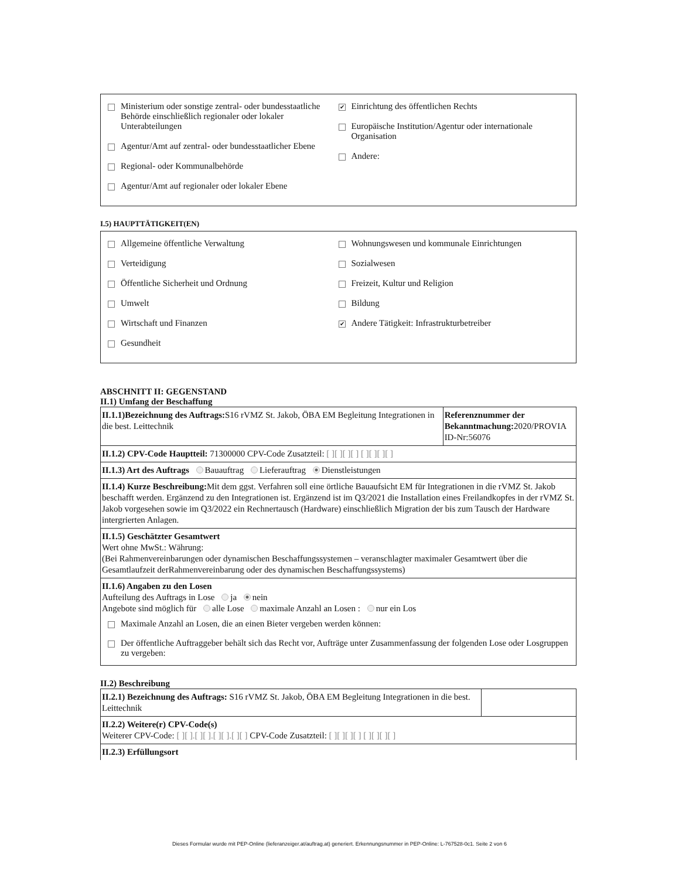Ministerium oder sonstige zentral- oder bundesstaatliche Behörde einschließlich regionaler oder lokaler Unterabteilungen
Agentur/Amt auf zentral- oder bundesstaatlicher Ebene
Regional- oder Kommunalbehörde
Agentur/Amt auf regionaler oder lokaler Ebene
✔ Einrichtung des öffentlichen Rechts
Europäische Institution/Agentur oder internationale Organisation
Andere:
I.5) HAUPTTÄTIGKEIT(EN)
Allgemeine öffentliche Verwaltung
Verteidigung
Öffentliche Sicherheit und Ordnung
Umwelt
Wirtschaft und Finanzen
Gesundheit
Wohnungswesen und kommunale Einrichtungen
Sozialwesen
Freizeit, Kultur und Religion
Bildung
✔ Andere Tätigkeit: Infrastrukturbetreiber
ABSCHNITT II: GEGENSTAND
II.1) Umfang der Beschaffung
| II.1.1)Bezeichnung des Auftrags: S16 rVMZ St. Jakob, ÖBA EM Begleitung Integrationen in die best. Leittechnik | Referenznummer der Bekanntmachung: 2020/PROVIA ID-Nr:56076 |
| II.1.2) CPV-Code Hauptteil: 71300000 CPV-Code Zusatzteil: [ ][ ][ ][ ] [ ][ ][ ][ ] | |
| II.1.3) Art des Auftrags Bauauftrag Lieferauftrag Dienstleistungen | |
| II.1.4) Kurze Beschreibung: Mit dem ggst. Verfahren soll eine örtliche Bauaufsicht EM für Integrationen in die rVMZ St. Jakob beschafft werden. Ergänzend zu den Integrationen ist. Ergänzend ist im Q3/2021 die Installation eines Freilandkopfes in der rVMZ St. Jakob vorgesehen sowie im Q3/2022 ein Rechnertausch (Hardware) einschließlich Migration der bis zum Tausch der Hardware intergrierten Anlagen. | |
| II.1.5) Geschätzter Gesamtwert Wert ohne MwSt.: Währung: (Bei Rahmenvereinbarungen oder dynamischen Beschaffungssystemen – veranschlagter maximaler Gesamtwert über die Gesamtlaufzeit derRahmenvereinbarung oder des dynamischen Beschaffungssystems) | |
| II.1.6) Angaben zu den Losen Aufteilung des Auftrags in Lose ja nein Angebote sind möglich für alle Lose maximale Anzahl an Losen : nur ein Los Maximale Anzahl an Losen, die an einen Bieter vergeben werden können: Der öffentliche Auftraggeber behält sich das Recht vor, Aufträge unter Zusammenfassung der folgenden Lose oder Losgruppen zu vergeben: | |
II.2) Beschreibung
| II.2.1) Bezeichnung des Auftrags: S16 rVMZ St. Jakob, ÖBA EM Begleitung Integrationen in die best. Leittechnik | |
| II.2.2) Weitere(r) CPV-Code(s) Weiterer CPV-Code: [ ][ ].[ ][ ].[ ][ ].[ ][ ] CPV-Code Zusatzteil: [ ][ ][ ][ ] [ ][ ][ ][ ] | |
| II.2.3) Erfüllungsort | |
Dieses Formular wurde mit PEP-Online (lieferanzeiger.at/auftrag.at) generiert. Erkennungsnummer in PEP-Online: L-767528-0c1. Seite 2 von 6